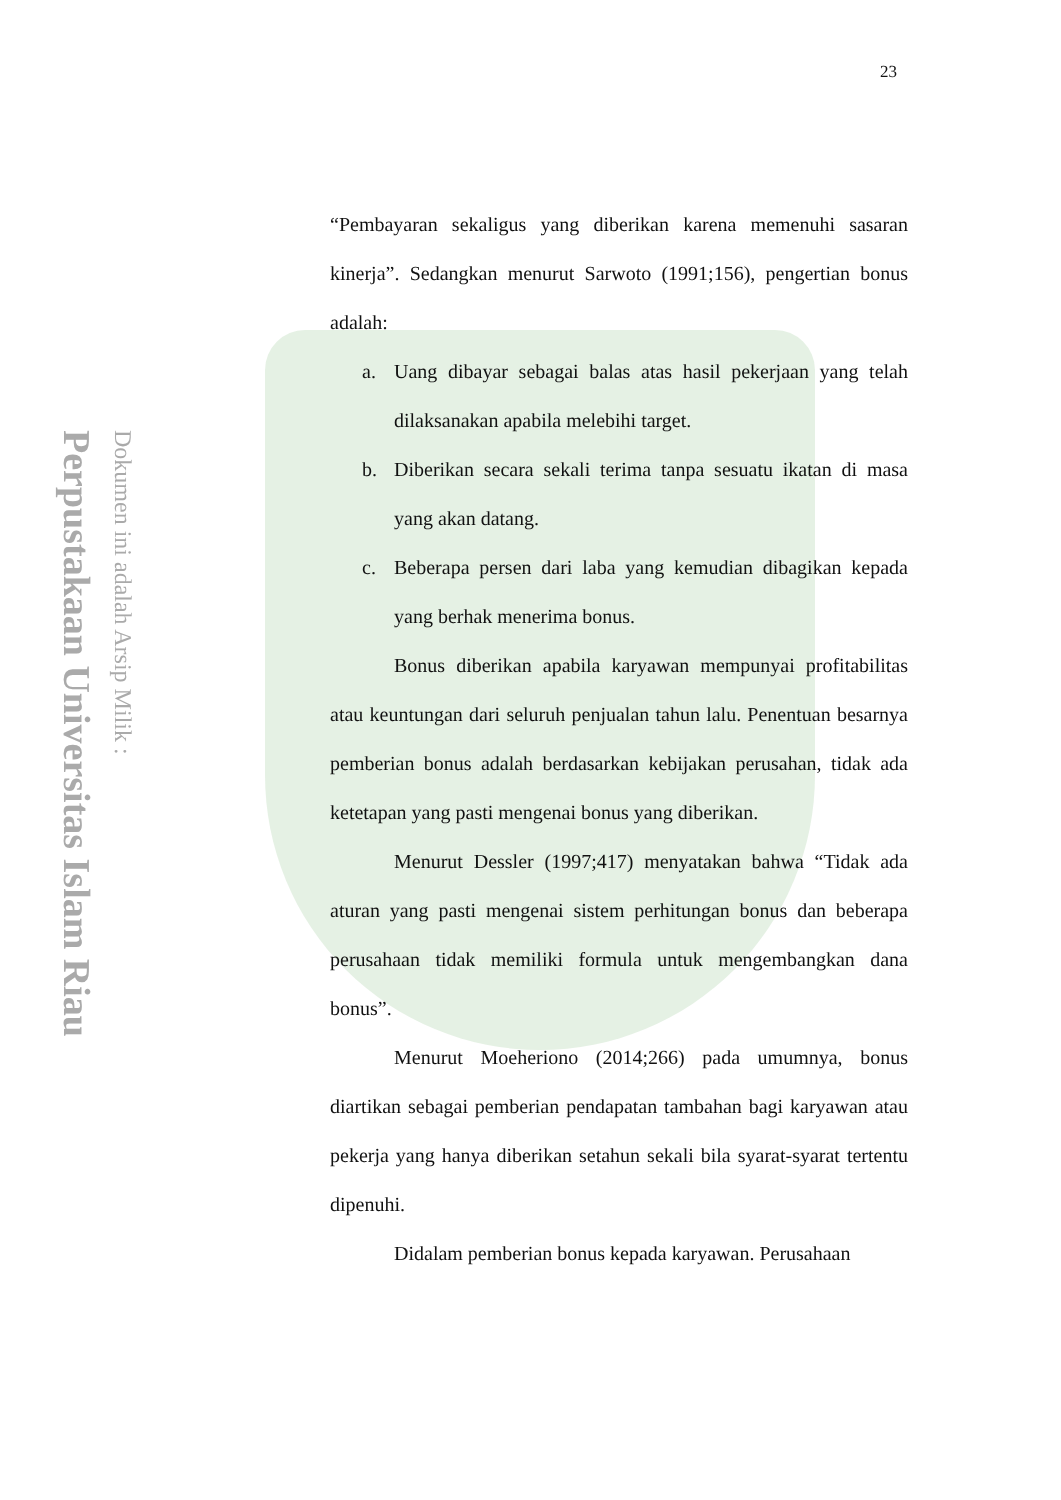Perpustakaan Universitas Islam Riau Dokumen ini adalah Arsip Milik :
23
“Pembayaran sekaligus yang diberikan karena memenuhi sasaran kinerja”. Sedangkan menurut Sarwoto (1991;156), pengertian bonus adalah:
a. Uang dibayar sebagai balas atas hasil pekerjaan yang telah dilaksanakan apabila melebihi target.
b. Diberikan secara sekali terima tanpa sesuatu ikatan di masa yang akan datang.
c. Beberapa persen dari laba yang kemudian dibagikan kepada yang berhak menerima bonus.
Bonus diberikan apabila karyawan mempunyai profitabilitas atau keuntungan dari seluruh penjualan tahun lalu. Penentuan besarnya pemberian bonus adalah berdasarkan kebijakan perusahan, tidak ada ketetapan yang pasti mengenai bonus yang diberikan.
Menurut Dessler (1997;417) menyatakan bahwa “Tidak ada aturan yang pasti mengenai sistem perhitungan bonus dan beberapa perusahaan tidak memiliki formula untuk mengembangkan dana bonus”.
Menurut Moeheriono (2014;266) pada umumnya, bonus diartikan sebagai pemberian pendapatan tambahan bagi karyawan atau pekerja yang hanya diberikan setahun sekali bila syarat-syarat tertentu dipenuhi.
Didalam pemberian bonus kepada karyawan. Perusahaan